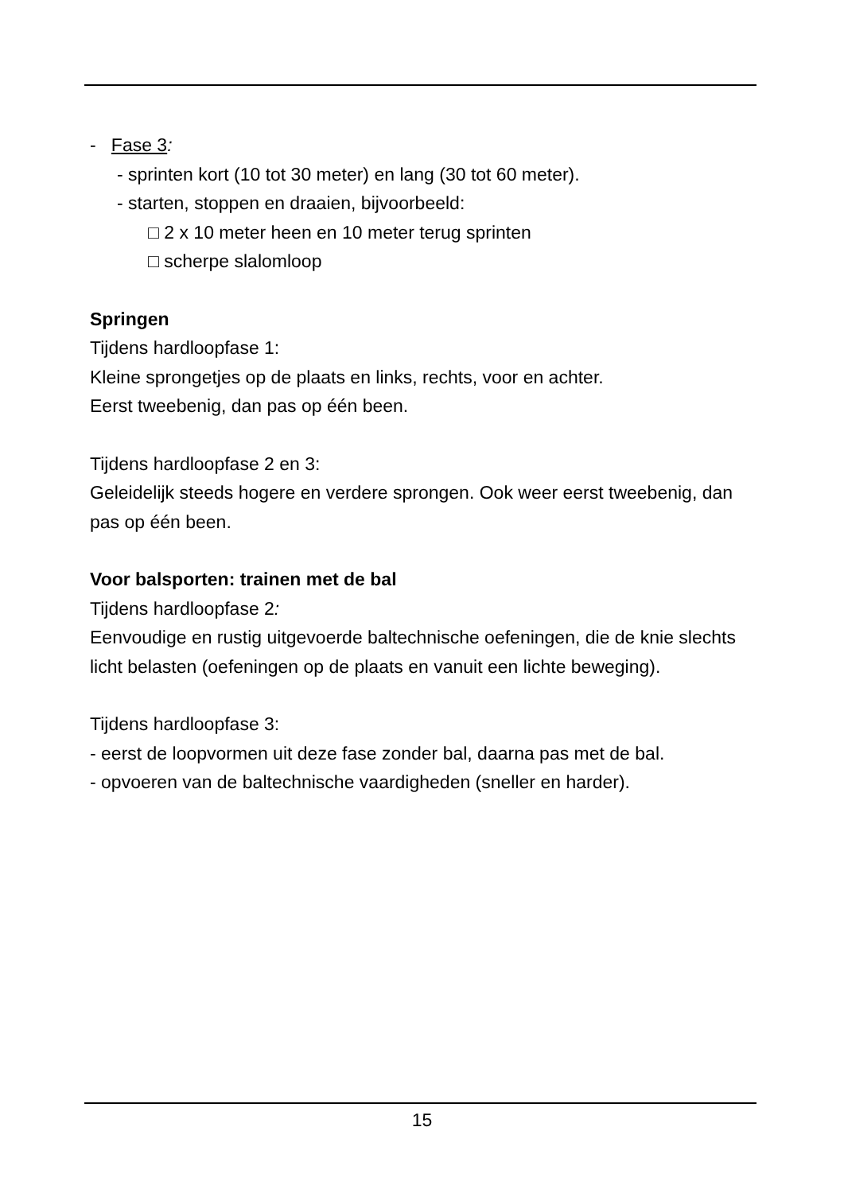- Fase 3:
- sprinten kort (10 tot 30 meter) en lang (30 tot 60 meter).
- starten, stoppen en draaien, bijvoorbeeld:
□ 2 x 10 meter heen en 10 meter terug sprinten
□ scherpe slalomloop
Springen
Tijdens hardloopfase 1:
Kleine sprongetjes op de plaats en links, rechts, voor en achter.
Eerst tweebenig, dan pas op één been.
Tijdens hardloopfase 2 en 3:
Geleidelijk steeds hogere en verdere sprongen. Ook weer eerst tweebenig, dan pas op één been.
Voor balsporten: trainen met de bal
Tijdens hardloopfase 2:
Eenvoudige en rustig uitgevoerde baltechnische oefeningen, die de knie slechts licht belasten (oefeningen op de plaats en vanuit een lichte beweging).
Tijdens hardloopfase 3:
- eerst de loopvormen uit deze fase zonder bal, daarna pas met de bal.
- opvoeren van de baltechnische vaardigheden (sneller en harder).
15